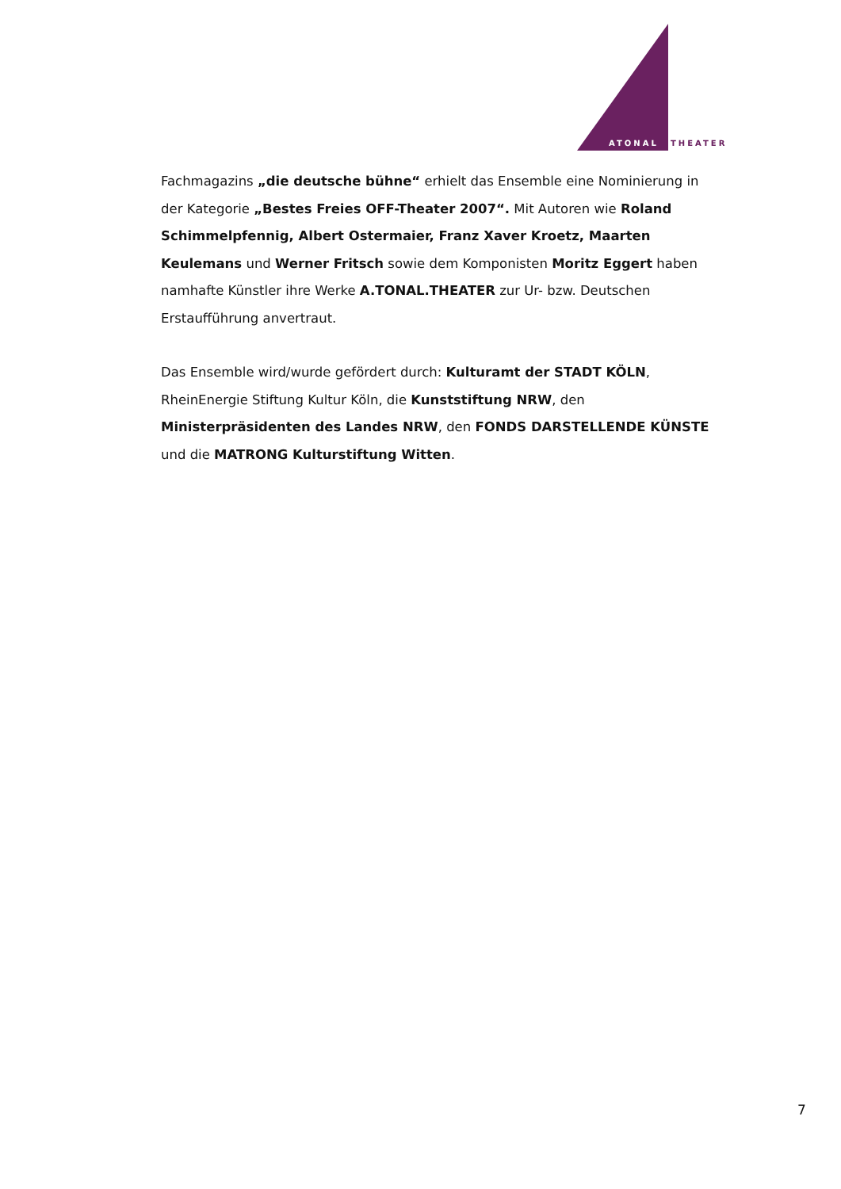ATONAL
THEATER
Fachmagazins „die deutsche bühne“ erhielt das Ensemble eine Nominierung in der Kategorie „Bestes Freies OFF-Theater 2007“. Mit Autoren wie Roland Schimmelpfennig, Albert Ostermaier, Franz Xaver Kroetz, Maarten Keulemans und Werner Fritsch sowie dem Komponisten Moritz Eggert haben namhafte Künstler ihre Werke A.TONAL.THEATER zur Ur- bzw. Deutschen Erstaufführung anvertraut.
Das Ensemble wird/wurde gefördert durch: Kulturamt der STADT KÖLN, RheinEnergie Stiftung Kultur Köln, die Kunststiftung NRW, den Ministerpräsidenten des Landes NRW, den FONDS DARSTELLENDE KÜNSTE und die MATRONG Kulturstiftung Witten.
7